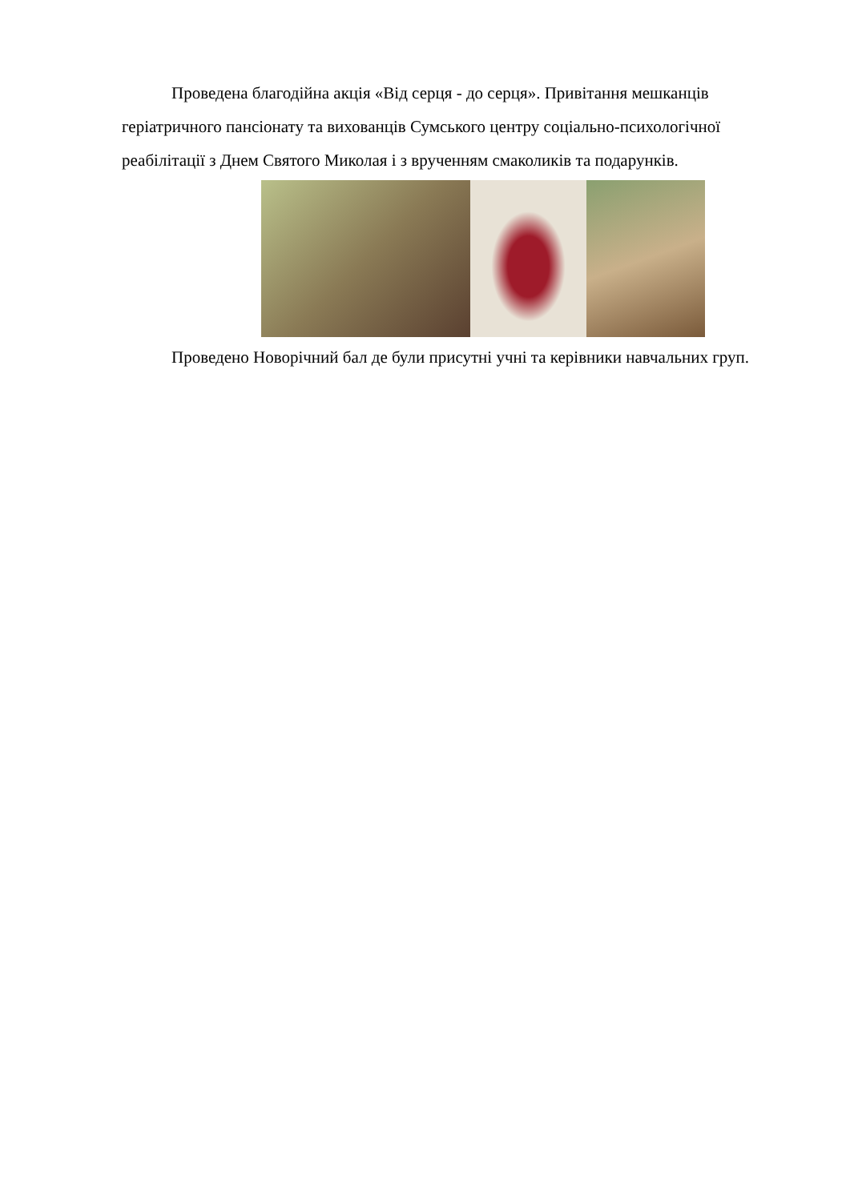Проведена благодійна акція «Від серця - до серця». Привітання мешканців геріатричного пансіонату та вихованців Сумського центру соціально-психологічної реабілітації з Днем Святого Миколая і з врученням смаколиків та подарунків.
Проведено Новорічний бал де були присутні учні та керівники навчальних груп.